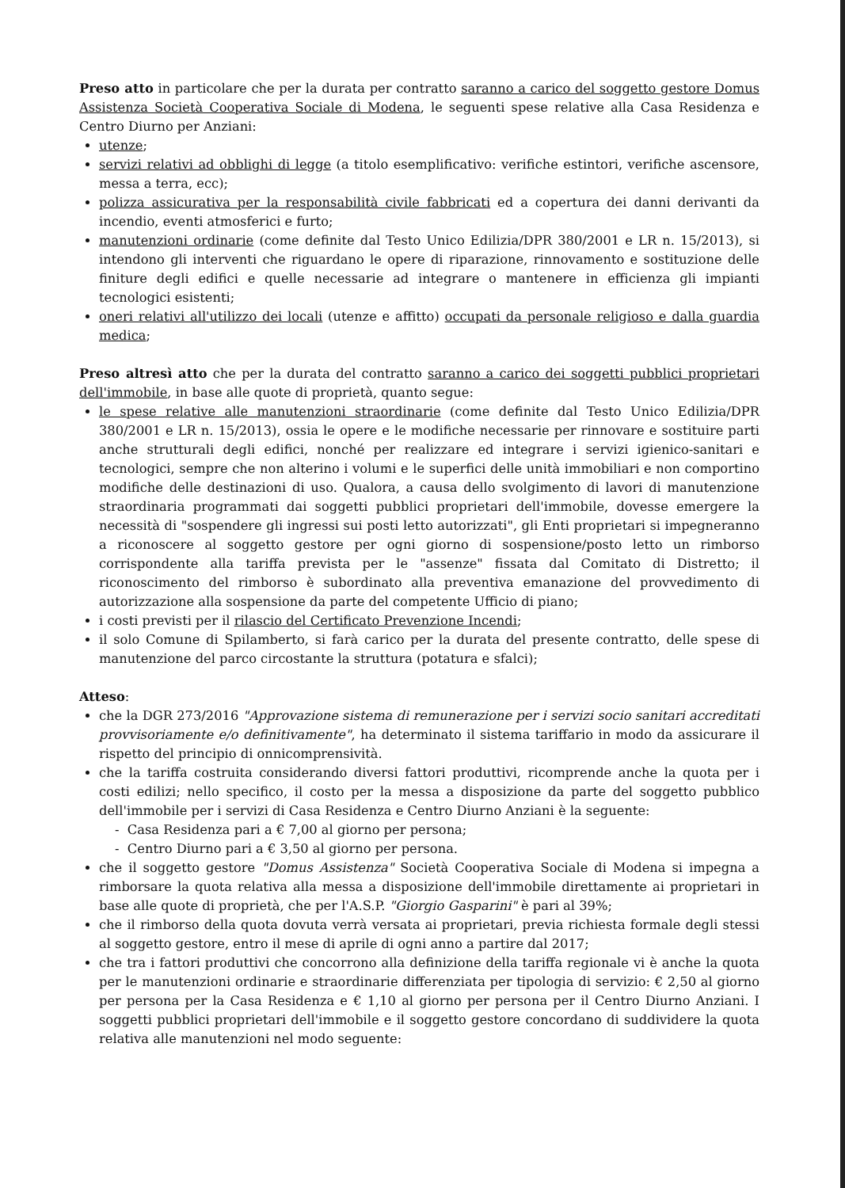Preso atto in particolare che per la durata per contratto saranno a carico del soggetto gestore Domus Assistenza Società Cooperativa Sociale di Modena, le seguenti spese relative alla Casa Residenza e Centro Diurno per Anziani:
utenze;
servizi relativi ad obblighi di legge (a titolo esemplificativo: verifiche estintori, verifiche ascensore, messa a terra, ecc);
polizza assicurativa per la responsabilità civile fabbricati ed a copertura dei danni derivanti da incendio, eventi atmosferici e furto;
manutenzioni ordinarie (come definite dal Testo Unico Edilizia/DPR 380/2001 e LR n. 15/2013), si intendono gli interventi che riguardano le opere di riparazione, rinnovamento e sostituzione delle finiture degli edifici e quelle necessarie ad integrare o mantenere in efficienza gli impianti tecnologici esistenti;
oneri relativi all'utilizzo dei locali (utenze e affitto) occupati da personale religioso e dalla guardia medica;
Preso altresì atto che per la durata del contratto saranno a carico dei soggetti pubblici proprietari dell'immobile, in base alle quote di proprietà, quanto segue:
le spese relative alle manutenzioni straordinarie (come definite dal Testo Unico Edilizia/DPR 380/2001 e LR n. 15/2013), ossia le opere e le modifiche necessarie per rinnovare e sostituire parti anche strutturali degli edifici, nonché per realizzare ed integrare i servizi igienico-sanitari e tecnologici, sempre che non alterino i volumi e le superfici delle unità immobiliari e non comportino modifiche delle destinazioni di uso. Qualora, a causa dello svolgimento di lavori di manutenzione straordinaria programmati dai soggetti pubblici proprietari dell'immobile, dovesse emergere la necessità di "sospendere gli ingressi sui posti letto autorizzati", gli Enti proprietari si impegneranno a riconoscere al soggetto gestore per ogni giorno di sospensione/posto letto un rimborso corrispondente alla tariffa prevista per le "assenze" fissata dal Comitato di Distretto; il riconoscimento del rimborso è subordinato alla preventiva emanazione del provvedimento di autorizzazione alla sospensione da parte del competente Ufficio di piano;
i costi previsti per il rilascio del Certificato Prevenzione Incendi;
il solo Comune di Spilamberto, si farà carico per la durata del presente contratto, delle spese di manutenzione del parco circostante la struttura (potatura e sfalci);
Atteso:
che la DGR 273/2016 "Approvazione sistema di remunerazione per i servizi socio sanitari accreditati provvisoriamente e/o definitivamente", ha determinato il sistema tariffario in modo da assicurare il rispetto del principio di onnicomprensività.
che la tariffa costruita considerando diversi fattori produttivi, ricomprende anche la quota per i costi edilizi; nello specifico, il costo per la messa a disposizione da parte del soggetto pubblico dell'immobile per i servizi di Casa Residenza e Centro Diurno Anziani è la seguente:
- Casa Residenza pari a € 7,00 al giorno per persona;
- Centro Diurno pari a € 3,50 al giorno per persona.
che il soggetto gestore "Domus Assistenza" Società Cooperativa Sociale di Modena si impegna a rimborsare la quota relativa alla messa a disposizione dell'immobile direttamente ai proprietari in base alle quote di proprietà, che per l'A.S.P. "Giorgio Gasparini" è pari al 39%;
che il rimborso della quota dovuta verrà versata ai proprietari, previa richiesta formale degli stessi al soggetto gestore, entro il mese di aprile di ogni anno a partire dal 2017;
che tra i fattori produttivi che concorrono alla definizione della tariffa regionale vi è anche la quota per le manutenzioni ordinarie e straordinarie differenziata per tipologia di servizio: € 2,50 al giorno per persona per la Casa Residenza e € 1,10 al giorno per persona per il Centro Diurno Anziani. I soggetti pubblici proprietari dell'immobile e il soggetto gestore concordano di suddividere la quota relativa alle manutenzioni nel modo seguente: